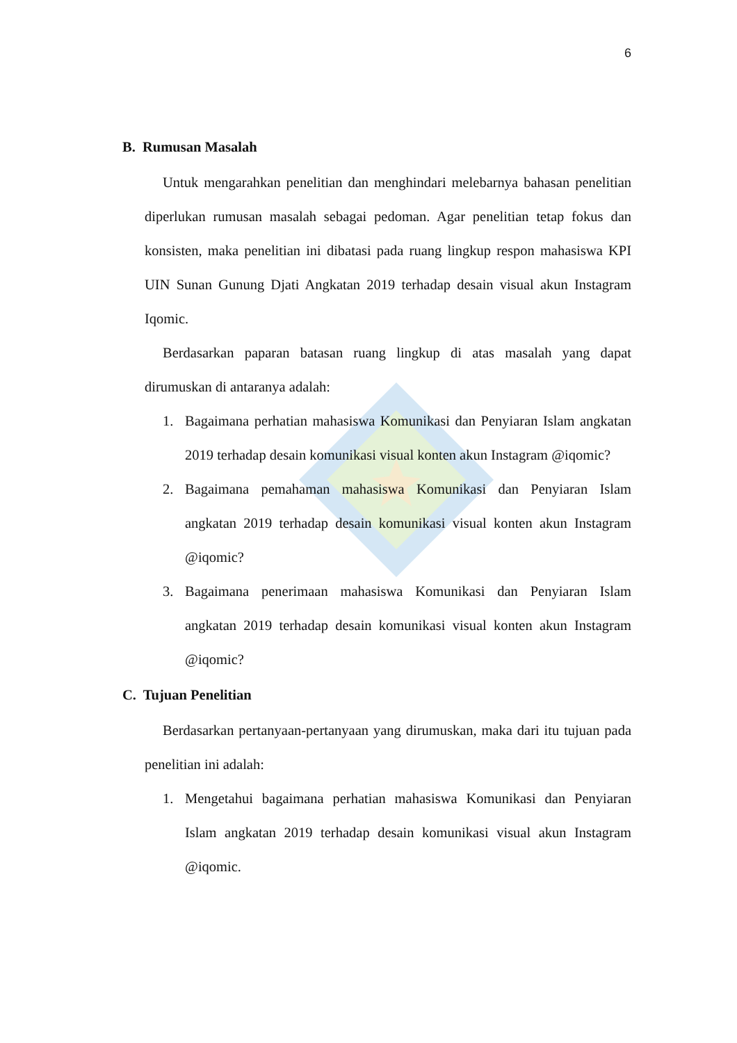6
B. Rumusan Masalah
Untuk mengarahkan penelitian dan menghindari melebarnya bahasan penelitian diperlukan rumusan masalah sebagai pedoman. Agar penelitian tetap fokus dan konsisten, maka penelitian ini dibatasi pada ruang lingkup respon mahasiswa KPI UIN Sunan Gunung Djati Angkatan 2019 terhadap desain visual akun Instagram Iqomic.
Berdasarkan paparan batasan ruang lingkup di atas masalah yang dapat dirumuskan di antaranya adalah:
1. Bagaimana perhatian mahasiswa Komunikasi dan Penyiaran Islam angkatan 2019 terhadap desain komunikasi visual konten akun Instagram @iqomic?
2. Bagaimana pemahaman mahasiswa Komunikasi dan Penyiaran Islam angkatan 2019 terhadap desain komunikasi visual konten akun Instagram @iqomic?
3. Bagaimana penerimaan mahasiswa Komunikasi dan Penyiaran Islam angkatan 2019 terhadap desain komunikasi visual konten akun Instagram @iqomic?
C. Tujuan Penelitian
Berdasarkan pertanyaan-pertanyaan yang dirumuskan, maka dari itu tujuan pada penelitian ini adalah:
1. Mengetahui bagaimana perhatian mahasiswa Komunikasi dan Penyiaran Islam angkatan 2019 terhadap desain komunikasi visual akun Instagram @iqomic.